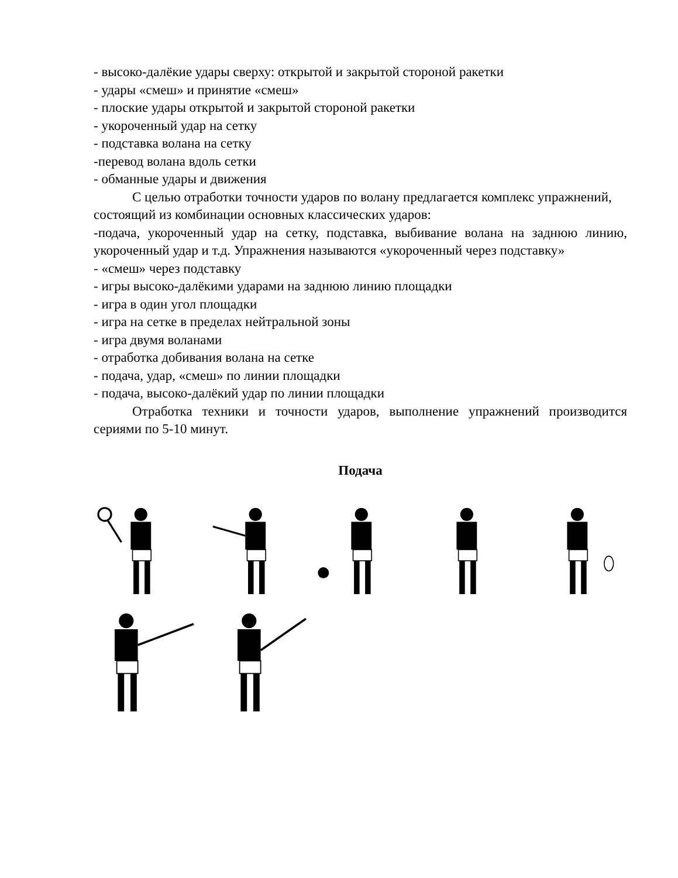- высоко-далёкие удары сверху: открытой и закрытой стороной ракетки
- удары «смеш» и принятие «смеш»
- плоские удары открытой и закрытой стороной ракетки
- укороченный удар на сетку
- подставка волана на сетку
-перевод волана вдоль сетки
- обманные удары и движения
С целью отработки точности ударов по волану предлагается комплекс упражнений, состоящий из комбинации основных классических ударов:
-подача, укороченный удар на сетку, подставка, выбивание волана на заднюю линию, укороченный удар и т.д. Упражнения называются «укороченный через подставку»
- «смеш» через подставку
- игры высоко-далёкими ударами на заднюю линию площадки
- игра в один угол площадки
- игра на сетке в пределах нейтральной зоны
- игра двумя воланами
- отработка добивания волана на сетке
- подача, удар, «смеш» по линии площадки
- подача, высоко-далёкий удар по линии площадки
Отработка техники и точности ударов, выполнение упражнений производится сериями по 5-10 минут.
Подача